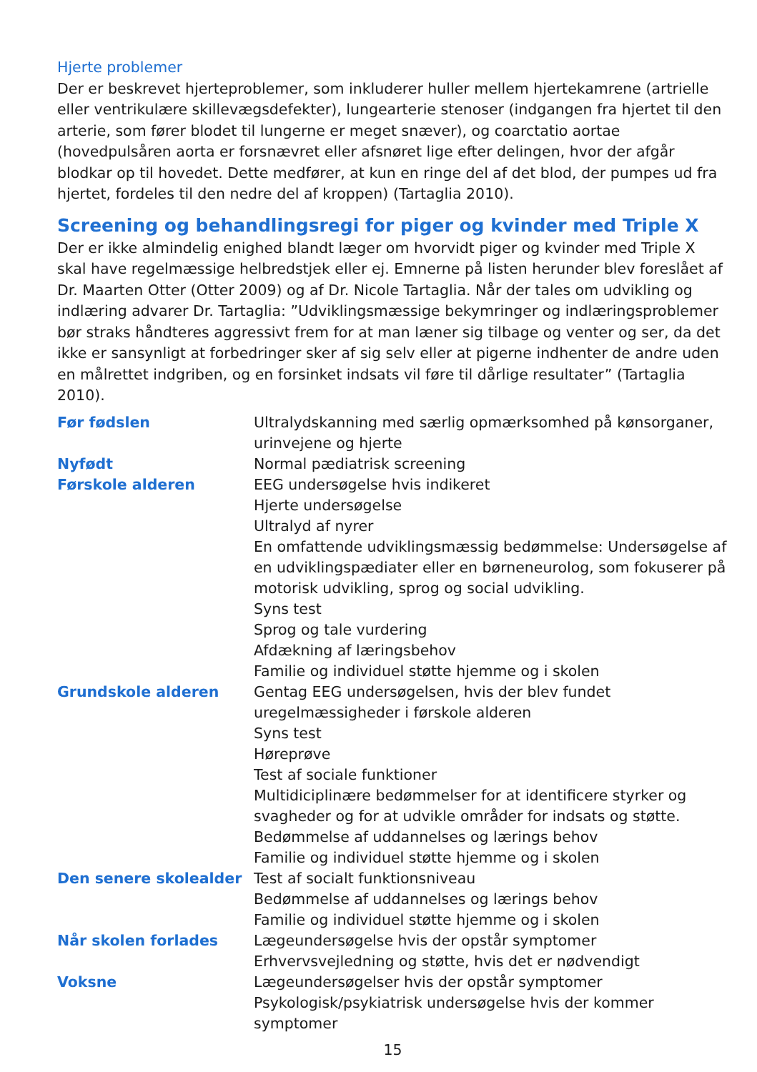Hjerte problemer
Der er beskrevet hjerteproblemer, som inkluderer huller mellem hjertekamrene (artrielle eller ventrikulære skillevægsdefekter), lungearterie stenoser (indgangen fra hjertet til den arterie, som fører blodet til lungerne er meget snæver), og coarctatio aortae (hovedpulsåren aorta er forsnævret eller afsnøret lige efter delingen, hvor der afgår blodkar op til hovedet. Dette medfører, at kun en ringe del af det blod, der pumpes ud fra hjertet, fordeles til den nedre del af kroppen) (Tartaglia 2010).
Screening og behandlingsregi for piger og kvinder med Triple X
Der er ikke almindelig enighed blandt læger om hvorvidt piger og kvinder med Triple X skal have regelmæssige helbredstjek eller ej. Emnerne på listen herunder blev foreslået af Dr. Maarten Otter (Otter 2009) og af Dr. Nicole Tartaglia. Når der tales om udvikling og indlæring advarer Dr. Tartaglia: ”Udviklingsmæssige bekymringer og indlæringsproblemer bør straks håndteres aggressivt frem for at man læner sig tilbage og venter og ser, da det ikke er sansynligt at forbedringer sker af sig selv eller at pigerne indhenter de andre uden en målrettet indgriben, og en forsinket indsats vil føre til dårlige resultater” (Tartaglia 2010).
| Før fødslen | Ultralydskanning med særlig opmærksomhed på kønsorganer, urinvejene og hjerte |
| Nyfødt | Normal pædiatrisk screening |
| Førskole alderen | EEG undersøgelse hvis indikeret Hjerte undersøgelse Ultralyd af nyrer En omfattende udviklingsmæssig bedømmelse: Undersøgelse af en udviklingspædiater eller en børneneurolog, som fokuserer på motorisk udvikling, sprog og social udvikling. Syns test Sprog og tale vurdering Afdækning af læringsbehov Familie og individuel støtte hjemme og i skolen |
| Grundskole alderen | Gentag EEG undersøgelsen, hvis der blev fundet uregelmæssigheder i førskole alderen Syns test Høreprøve Test af sociale funktioner Multidiciplinære bedømmelser for at identificere styrker og svagheder og for at udvikle områder for indsats og støtte. Bedømmelse af uddannelses og lærings behov Familie og individuel støtte hjemme og i skolen |
| Den senere skolealder | Test af socialt funktionsniveau Bedømmelse af uddannelses og lærings behov Familie og individuel støtte hjemme og i skolen |
| Når skolen forlades | Lægeundersøgelse hvis der opstår symptomer Erhvervsvejledning og støtte, hvis det er nødvendigt |
| Voksne | Lægeundersøgelser hvis der opstår symptomer Psykologisk/psykiatrisk undersøgelse hvis der kommer symptomer |
15